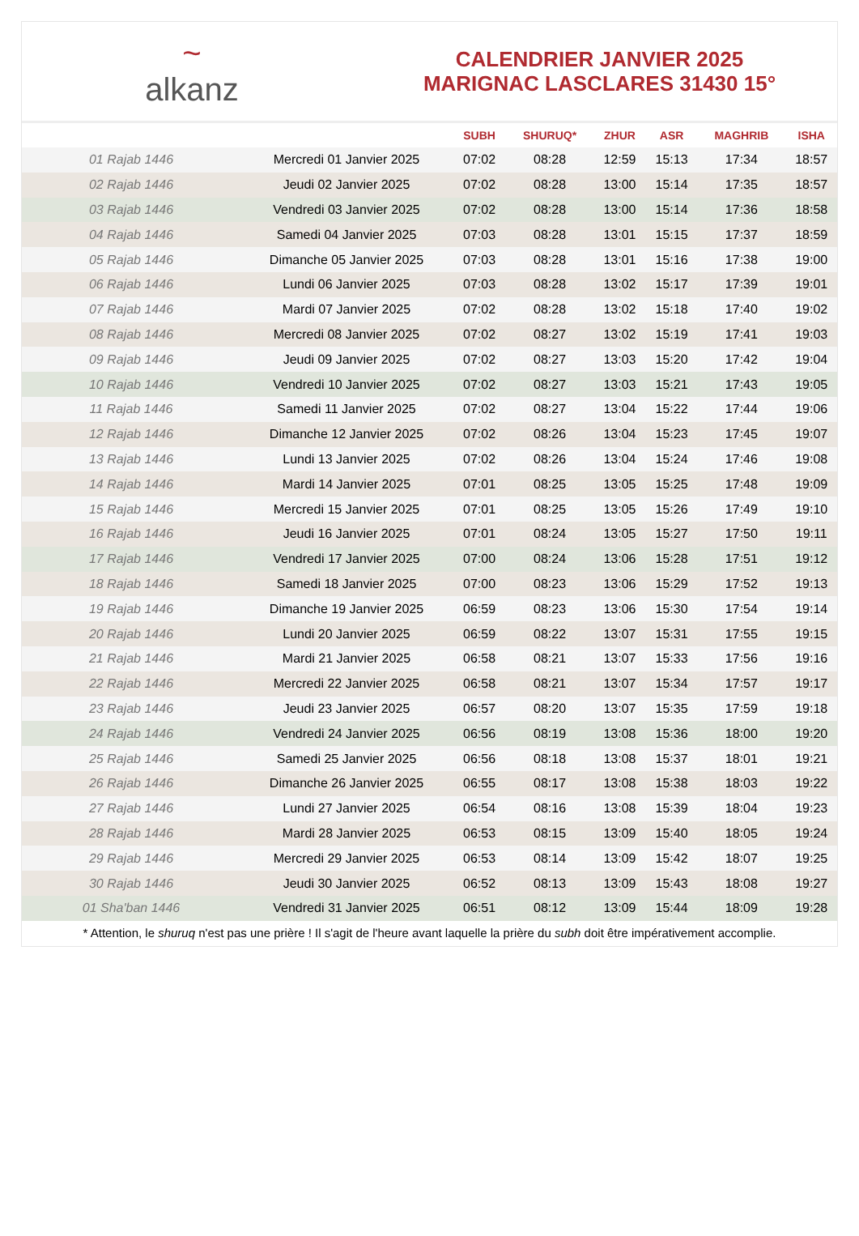~
alkanz
CALENDRIER JANVIER 2025
MARIGNAC LASCLARES 31430 15°
| | | SUBH | SHURUQ* | ZHUR | ASR | MAGHRIB | ISHA |
| --- | --- | --- | --- | --- | --- | --- | --- |
| 01 Rajab 1446 | Mercredi 01 Janvier 2025 | 07:02 | 08:28 | 12:59 | 15:13 | 17:34 | 18:57 |
| 02 Rajab 1446 | Jeudi 02 Janvier 2025 | 07:02 | 08:28 | 13:00 | 15:14 | 17:35 | 18:57 |
| 03 Rajab 1446 | Vendredi 03 Janvier 2025 | 07:02 | 08:28 | 13:00 | 15:14 | 17:36 | 18:58 |
| 04 Rajab 1446 | Samedi 04 Janvier 2025 | 07:03 | 08:28 | 13:01 | 15:15 | 17:37 | 18:59 |
| 05 Rajab 1446 | Dimanche 05 Janvier 2025 | 07:03 | 08:28 | 13:01 | 15:16 | 17:38 | 19:00 |
| 06 Rajab 1446 | Lundi 06 Janvier 2025 | 07:03 | 08:28 | 13:02 | 15:17 | 17:39 | 19:01 |
| 07 Rajab 1446 | Mardi 07 Janvier 2025 | 07:02 | 08:28 | 13:02 | 15:18 | 17:40 | 19:02 |
| 08 Rajab 1446 | Mercredi 08 Janvier 2025 | 07:02 | 08:27 | 13:02 | 15:19 | 17:41 | 19:03 |
| 09 Rajab 1446 | Jeudi 09 Janvier 2025 | 07:02 | 08:27 | 13:03 | 15:20 | 17:42 | 19:04 |
| 10 Rajab 1446 | Vendredi 10 Janvier 2025 | 07:02 | 08:27 | 13:03 | 15:21 | 17:43 | 19:05 |
| 11 Rajab 1446 | Samedi 11 Janvier 2025 | 07:02 | 08:27 | 13:04 | 15:22 | 17:44 | 19:06 |
| 12 Rajab 1446 | Dimanche 12 Janvier 2025 | 07:02 | 08:26 | 13:04 | 15:23 | 17:45 | 19:07 |
| 13 Rajab 1446 | Lundi 13 Janvier 2025 | 07:02 | 08:26 | 13:04 | 15:24 | 17:46 | 19:08 |
| 14 Rajab 1446 | Mardi 14 Janvier 2025 | 07:01 | 08:25 | 13:05 | 15:25 | 17:48 | 19:09 |
| 15 Rajab 1446 | Mercredi 15 Janvier 2025 | 07:01 | 08:25 | 13:05 | 15:26 | 17:49 | 19:10 |
| 16 Rajab 1446 | Jeudi 16 Janvier 2025 | 07:01 | 08:24 | 13:05 | 15:27 | 17:50 | 19:11 |
| 17 Rajab 1446 | Vendredi 17 Janvier 2025 | 07:00 | 08:24 | 13:06 | 15:28 | 17:51 | 19:12 |
| 18 Rajab 1446 | Samedi 18 Janvier 2025 | 07:00 | 08:23 | 13:06 | 15:29 | 17:52 | 19:13 |
| 19 Rajab 1446 | Dimanche 19 Janvier 2025 | 06:59 | 08:23 | 13:06 | 15:30 | 17:54 | 19:14 |
| 20 Rajab 1446 | Lundi 20 Janvier 2025 | 06:59 | 08:22 | 13:07 | 15:31 | 17:55 | 19:15 |
| 21 Rajab 1446 | Mardi 21 Janvier 2025 | 06:58 | 08:21 | 13:07 | 15:33 | 17:56 | 19:16 |
| 22 Rajab 1446 | Mercredi 22 Janvier 2025 | 06:58 | 08:21 | 13:07 | 15:34 | 17:57 | 19:17 |
| 23 Rajab 1446 | Jeudi 23 Janvier 2025 | 06:57 | 08:20 | 13:07 | 15:35 | 17:59 | 19:18 |
| 24 Rajab 1446 | Vendredi 24 Janvier 2025 | 06:56 | 08:19 | 13:08 | 15:36 | 18:00 | 19:20 |
| 25 Rajab 1446 | Samedi 25 Janvier 2025 | 06:56 | 08:18 | 13:08 | 15:37 | 18:01 | 19:21 |
| 26 Rajab 1446 | Dimanche 26 Janvier 2025 | 06:55 | 08:17 | 13:08 | 15:38 | 18:03 | 19:22 |
| 27 Rajab 1446 | Lundi 27 Janvier 2025 | 06:54 | 08:16 | 13:08 | 15:39 | 18:04 | 19:23 |
| 28 Rajab 1446 | Mardi 28 Janvier 2025 | 06:53 | 08:15 | 13:09 | 15:40 | 18:05 | 19:24 |
| 29 Rajab 1446 | Mercredi 29 Janvier 2025 | 06:53 | 08:14 | 13:09 | 15:42 | 18:07 | 19:25 |
| 30 Rajab 1446 | Jeudi 30 Janvier 2025 | 06:52 | 08:13 | 13:09 | 15:43 | 18:08 | 19:27 |
| 01 Sha'ban 1446 | Vendredi 31 Janvier 2025 | 06:51 | 08:12 | 13:09 | 15:44 | 18:09 | 19:28 |
* Attention, le shuruq n'est pas une prière ! Il s'agit de l'heure avant laquelle la prière du subh doit être impérativement accomplie.